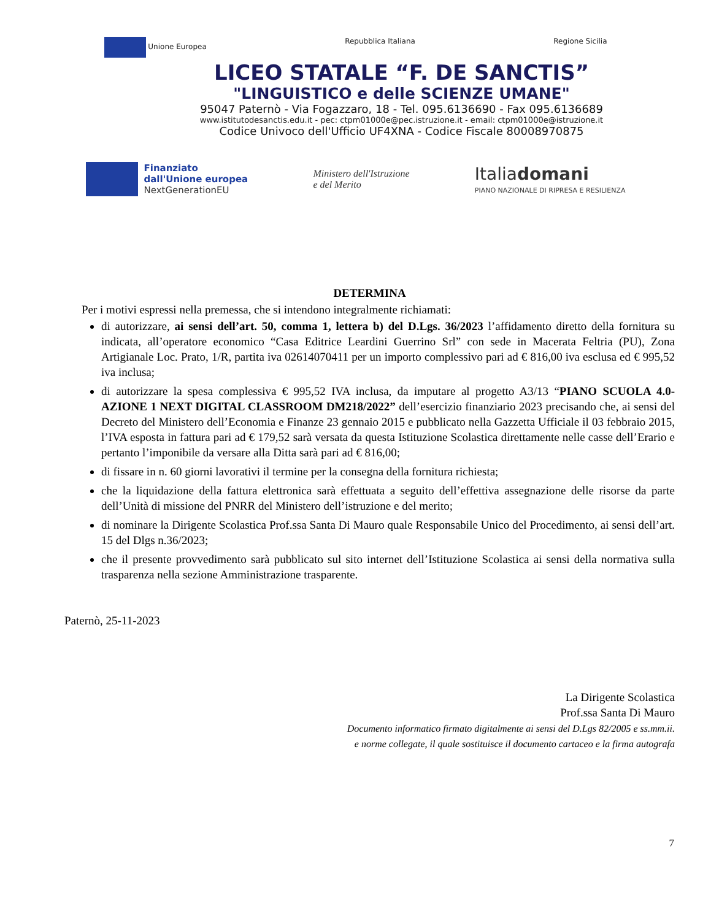Unione Europea Repubblica Italiana Regione Sicilia
LICEO STATALE “F. DE SANCTIS”
"LINGUISTICO e delle SCIENZE UMANE"
95047 Paternò - Via Fogazzaro, 18 - Tel. 095.6136690 - Fax 095.6136689
www.istitutodesanctis.edu.it - pec: ctpm01000e@pec.istruzione.it - email: ctpm01000e@istruzione.it
Codice Univoco dell'Ufficio UF4XNA - Codice Fiscale 80008970875
Finanziato
dall'Unione europea
NextGenerationEU
Ministero dell'Istruzione
e del Merito
Italiadomani
PIANO NAZIONALE DI RIPRESA E RESILIENZA
DETERMINA
Per i motivi espressi nella premessa, che si intendono integralmente richiamati:
di autorizzare, ai sensi dell’art. 50, comma 1, lettera b) del D.Lgs. 36/2023 l’affidamento diretto della fornitura su indicata, all’operatore economico “Casa Editrice Leardini Guerrino Srl” con sede in Macerata Feltria (PU), Zona Artigianale Loc. Prato, 1/R, partita iva 02614070411 per un importo complessivo pari ad € 816,00 iva esclusa ed € 995,52 iva inclusa;
di autorizzare la spesa complessiva € 995,52 IVA inclusa, da imputare al progetto A3/13 “PIANO SCUOLA 4.0-AZIONE 1 NEXT DIGITAL CLASSROOM DM218/2022” dell’esercizio finanziario 2023 precisando che, ai sensi del Decreto del Ministero dell’Economia e Finanze 23 gennaio 2015 e pubblicato nella Gazzetta Ufficiale il 03 febbraio 2015, l’IVA esposta in fattura pari ad € 179,52 sarà versata da questa Istituzione Scolastica direttamente nelle casse dell’Erario e pertanto l’imponibile da versare alla Ditta sarà pari ad € 816,00;
di fissare in n. 60 giorni lavorativi il termine per la consegna della fornitura richiesta;
che la liquidazione della fattura elettronica sarà effettuata a seguito dell’effettiva assegnazione delle risorse da parte dell’Unità di missione del PNRR del Ministero dell’istruzione e del merito;
di nominare la Dirigente Scolastica Prof.ssa Santa Di Mauro quale Responsabile Unico del Procedimento, ai sensi dell’art. 15 del Dlgs n.36/2023;
che il presente provvedimento sarà pubblicato sul sito internet dell’Istituzione Scolastica ai sensi della normativa sulla trasparenza nella sezione Amministrazione trasparente.
Paternò, 25-11-2023
La Dirigente Scolastica
Prof.ssa Santa Di Mauro
Documento informatico firmato digitalmente ai sensi del D.Lgs 82/2005 e ss.mm.ii.
e norme collegate, il quale sostituisce il documento cartaceo e la firma autografa
7